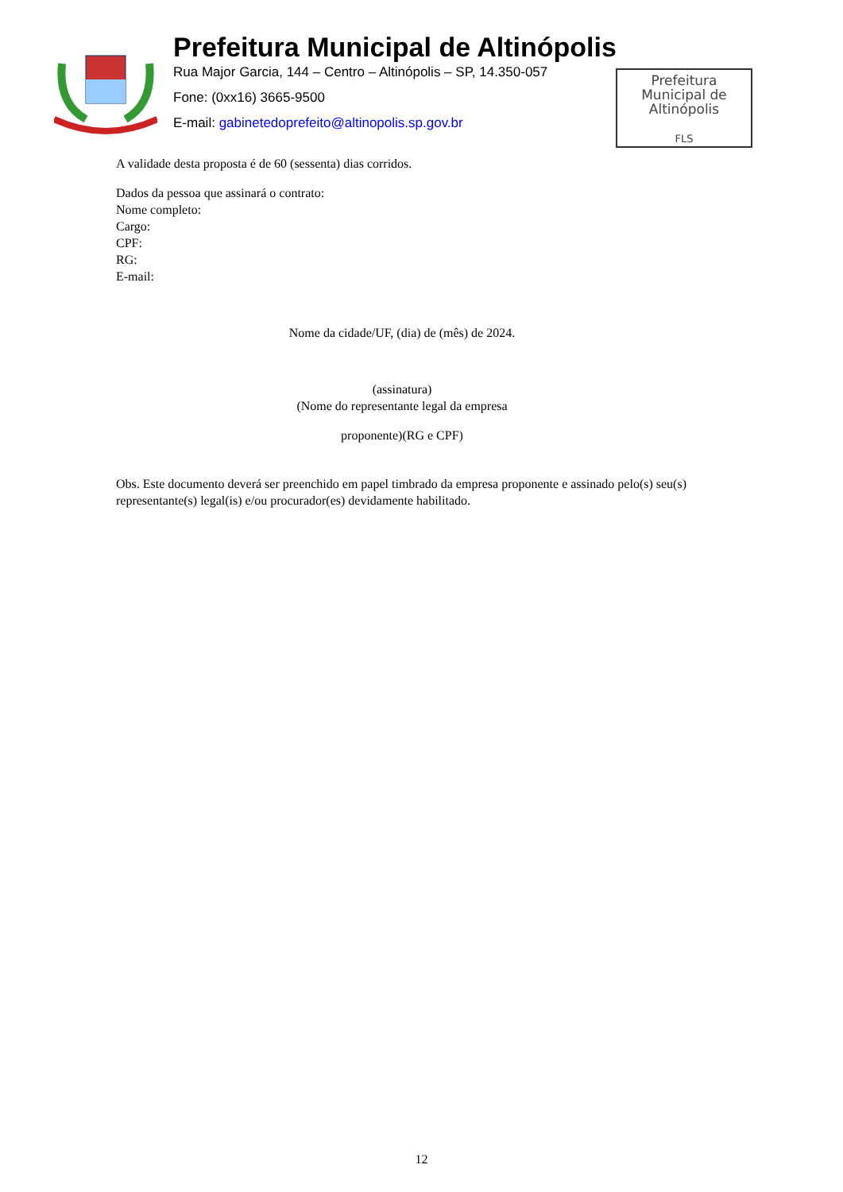Prefeitura Municipal de Altinópolis
Rua Major Garcia, 144 – Centro – Altinópolis – SP, 14.350-057
Fone: (0xx16) 3665-9500
E-mail: gabinetedoprefeito@altinopolis.sp.gov.br
Prefeitura
Municipal de
Altinópolis
FLS
A validade desta proposta é de 60 (sessenta) dias corridos.
Dados da pessoa que assinará o contrato:
Nome completo:
Cargo:
CPF:
RG:
E-mail:
Nome da cidade/UF, (dia) de (mês) de 2024.
(assinatura)
(Nome do representante legal da empresa
proponente)(RG e CPF)
Obs. Este documento deverá ser preenchido em papel timbrado da empresa proponente e assinado pelo(s) seu(s) representante(s) legal(is) e/ou procurador(es) devidamente habilitado.
12